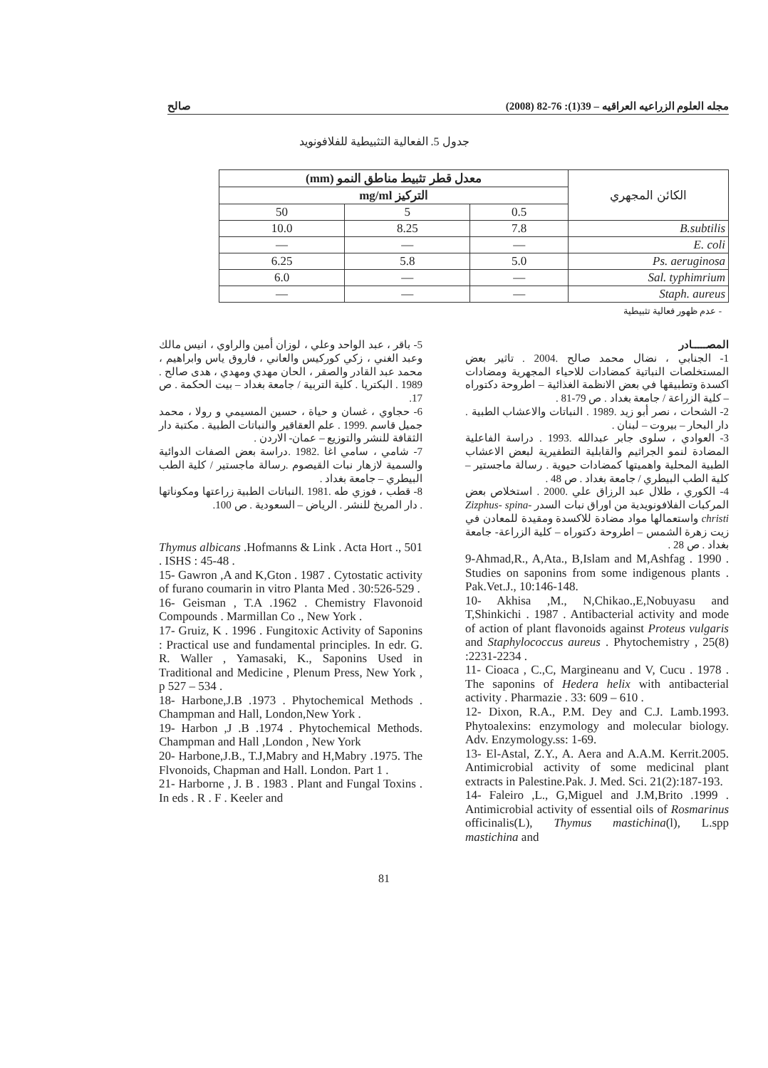مجله العلوم الزراعيه العراقيه – 39(1): 76-82 (2008) صالح
جدول 5. الفعالية التثبيطية للفلافونويد
| الكائن المجهري | معدل قطر تثبيط مناطق النمو (mm) | | |
| --- | --- | --- | --- |
| | التركيز mg/ml | | |
| | 0.5 | 5 | 50 |
| B.subtilis | 7.8 | 8.25 | 10.0 |
| E. coli | — | — | — |
| Ps. aeruginosa | 5.0 | 5.8 | 6.25 |
| Sal. typhimrium | — | — | 6.0 |
| Staph. aureus | — | — | — |
- عدم ظهور فعالية تثبيطية
المصـــــادر
1- الجنابي ، نضال محمد صالح .2004 . تاثير بعض المستخلصات النباتية كمضادات للاحياء المجهرية ومضادات اكسدة وتطبيقها في بعض الانظمة الغذائية – اطروحة دكتوراه – كلية الزراعة / جامعة بغداد . ص 79-81 .
2- الشحات ، نصر أبو زيد .1989 . النباتات والاعشاب الطبية . دار البحار – بيروت – لبنان .
3- العوادي ، سلوى جابر عبدالله .1993 . دراسة الفاعلية المضادة لنمو الجراثيم والقابلية التطفيرية لبعض الاعشاب الطبية المحلية واهميتها كمضادات حيوية . رسالة ماجستير – كلية الطب البيطري / جامعة بغداد . ص 48 .
4- الكوري ، طلال عبد الرزاق علي .2000 . استخلاص بعض المركبات الفلافونويدية من اوراق نبات السدر Zizphus- spina-christi واستعمالها مواد مضادة للاكسدة ومقيدة للمعادن في زيت زهرة الشمس – اطروحة دكتوراه – كلية الزراعة- جامعة بغداد . ص 28 .
9-Ahmad,R., A,Ata., B,Islam and M,Ashfag . 1990 . Studies on saponins from some indigenous plants . Pak.Vet.J., 10:146-148.
10- Akhisa ,M., N,Chikao.,E,Nobuyasu and T,Shinkichi . 1987 . Antibacterial activity and mode of action of plant flavonoids against Proteus vulgaris and Staphylococcus aureus . Phytochemistry , 25(8) :2231-2234 .
11- Cioaca , C.,C, Margineanu and V, Cucu . 1978 . The saponins of Hedera helix with antibacterial activity . Pharmazie . 33: 609 – 610 .
12- Dixon, R.A., P.M. Dey and C.J. Lamb.1993. Phytoalexins: enzymology and molecular biology. Adv. Enzymology.ss: 1-69.
13- El-Astal, Z.Y., A. Aera and A.A.M. Kerrit.2005. Antimicrobial activity of some medicinal plant extracts in Palestine.Pak. J. Med. Sci. 21(2):187-193.
14- Faleiro ,L., G,Miguel and J.M,Brito .1999 . Antimicrobial activity of essential oils of Rosmarinus officinalis(L), Thymus mastichina(l), L.spp mastichina and
5- باقر ، عبد الواحد وعلي ، لوزان أمين والراوي ، انيس مالك وعبد الغني ، زكي كوركيس والعاني ، فاروق ياس وابراهيم ، محمد عبد القادر والصقر ، الحان مهدي ومهدي ، هدى صالح . 1989 . البكتريا . كلية التربية / جامعة بغداد – بيت الحكمة . ص 17.
6- حجاوي ، غسان و حياة ، حسين المسيمي و رولا ، محمد جميل قاسم .1999 . علم العقاقير والنباتات الطبية . مكتبة دار الثقافة للنشر والتوزيع – عمان- الاردن .
7- شامي ، سامي اغا .1982 .دراسة بعض الصفات الدوائية والسمية لازهار نبات القيصوم .رسالة ماجستير / كلية الطب البيطري – جامعة بغداد .
8- قطب ، فوزي طه .1981 .النباتات الطبية زراعتها ومكوناتها . دار المريخ للنشر . الرياض – السعودية . ص 100.
Thymus albicans .Hofmanns & Link . Acta Hort ., 501 . ISHS : 45-48 .
15- Gawron ,A and K,Gton . 1987 . Cytostatic activity of furano coumarin in vitro Planta Med . 30:526-529 .
16- Geisman , T.A .1962 . Chemistry Flavonoid Compounds . Marmillan Co ., New York .
17- Gruiz, K . 1996 . Fungitoxic Activity of Saponins : Practical use and fundamental principles. In edr. G. R. Waller , Yamasaki, K., Saponins Used in Traditional and Medicine , Plenum Press, New York , p 527 – 534 .
18- Harbone,J.B .1973 . Phytochemical Methods . Champman and Hall, London,New York .
19- Harbon ,J .B .1974 . Phytochemical Methods. Champman and Hall ,London , New York
20- Harbone,J.B., T.J,Mabry and H,Mabry .1975. The Flvonoids, Chapman and Hall. London. Part 1 .
21- Harborne , J. B . 1983 . Plant and Fungal Toxins . In eds . R . F . Keeler and
81